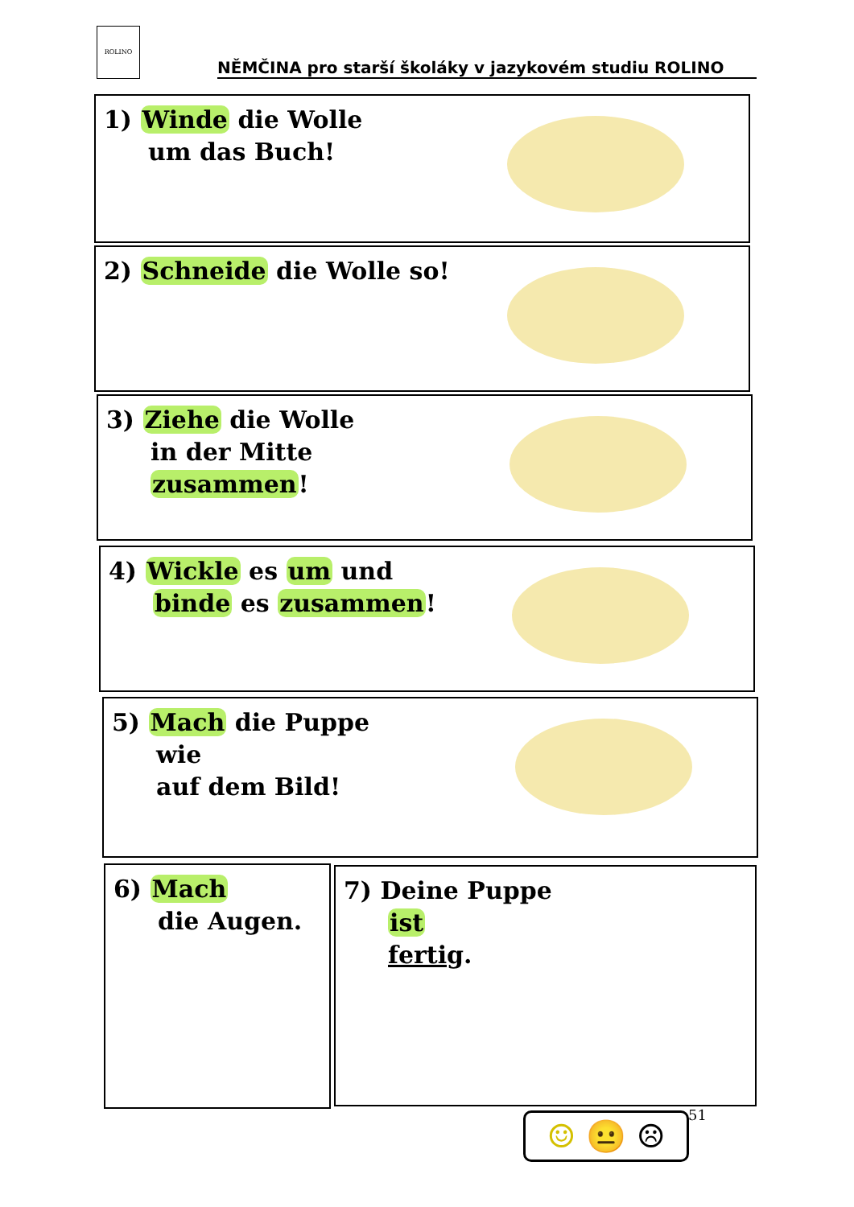ROLINO
NĚMČINA pro starší školáky v jazykovém studiu ROLINO
1) Winde die Wolle
um das Buch!
2) Schneide die Wolle so!
3) Ziehe die Wolle
in der Mitte
zusammen!
4) Wickle es um und
binde es zusammen!
5) Mach die Puppe
wie
auf dem Bild!
6) Mach
die Augen.
7) Deine Puppe
ist
fertig.
51
☺ 😐 ☹